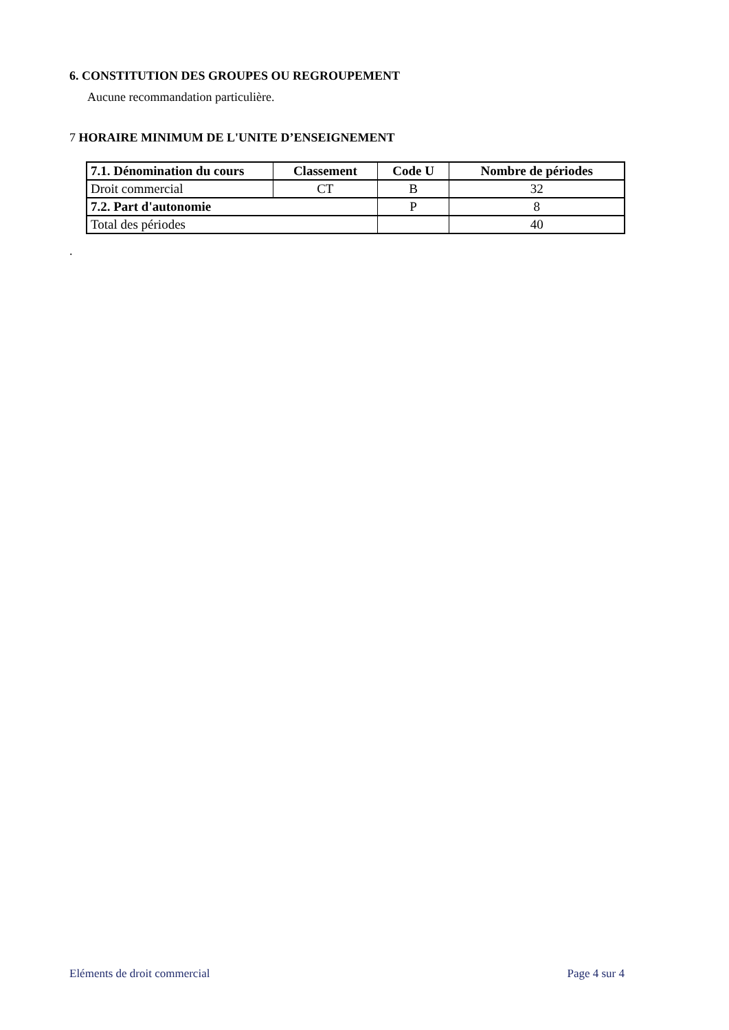6. CONSTITUTION DES GROUPES OU REGROUPEMENT
Aucune recommandation particulière.
7 HORAIRE MINIMUM DE L'UNITE D’ENSEIGNEMENT
| 7.1. Dénomination du cours | Classement | Code U | Nombre de périodes |
| --- | --- | --- | --- |
| Droit commercial | CT | B | 32 |
| 7.2. Part d'autonomie | | P | 8 |
| Total des périodes | | | 40 |
.
Eléments de droit commercial Page 4 sur 4